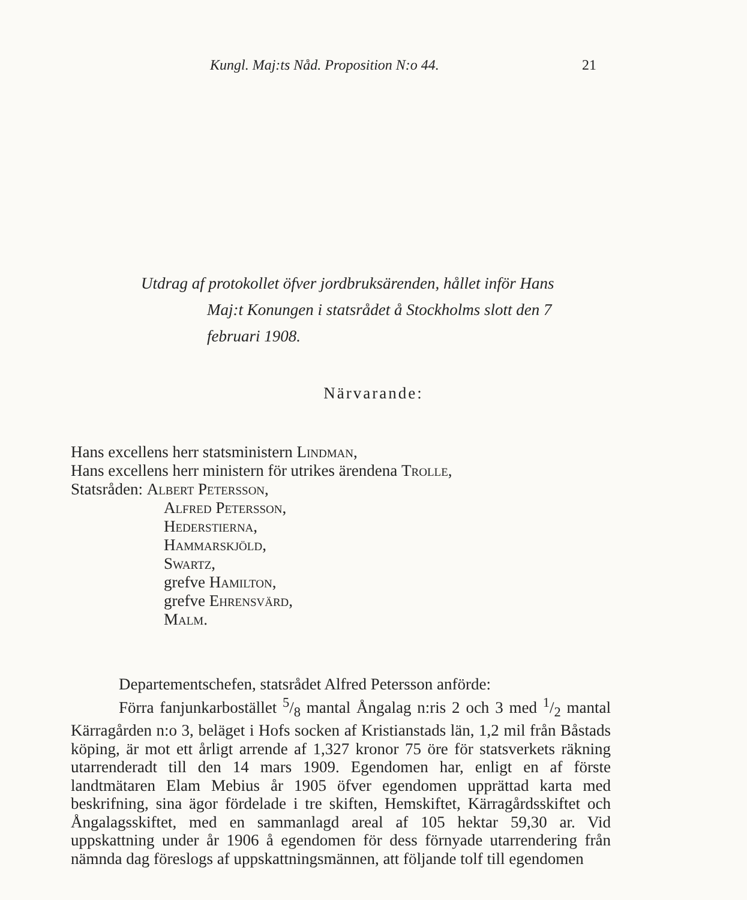Kungl. Maj:ts Nåd. Proposition N:o 44. 21
Utdrag af protokollet öfver jordbruksärenden, hållet inför Hans
Maj:t Konungen i statsrådet å Stockholms slott den 7
februari 1908.
Närvarande:
Hans excellens herr statsministern Lindman,
Hans excellens herr ministern för utrikes ärendena Trolle,
Statsråden: Albert Petersson,
Alfred Petersson,
Hederstierna,
Hammarskjöld,
Swartz,
grefve Hamilton,
grefve Ehrensvärd,
Malm.
Departementschefen, statsrådet Alfred Petersson anförde:
Förra fanjunkarbostället 5/8 mantal Ångalag n:ris 2 och 3 med 1/2 mantal Kärragården n:o 3, beläget i Hofs socken af Kristianstads län, 1,2 mil från Båstads köping, är mot ett årligt arrende af 1,327 kronor 75 öre för statsverkets räkning utarrenderadt till den 14 mars 1909. Egendomen har, enligt en af förste landtmätaren Elam Mebius år 1905 öfver egendomen upprättad karta med beskrifning, sina ägor fördelade i tre skiften, Hemskiftet, Kärragårdsskiftet och Ångalagsskiftet, med en sammanlagd areal af 105 hektar 59,30 ar. Vid uppskattning under år 1906 å egendomen för dess förnyade utarrendering från nämnda dag föreslogs af uppskattningsmännen, att följande tolf till egendomen